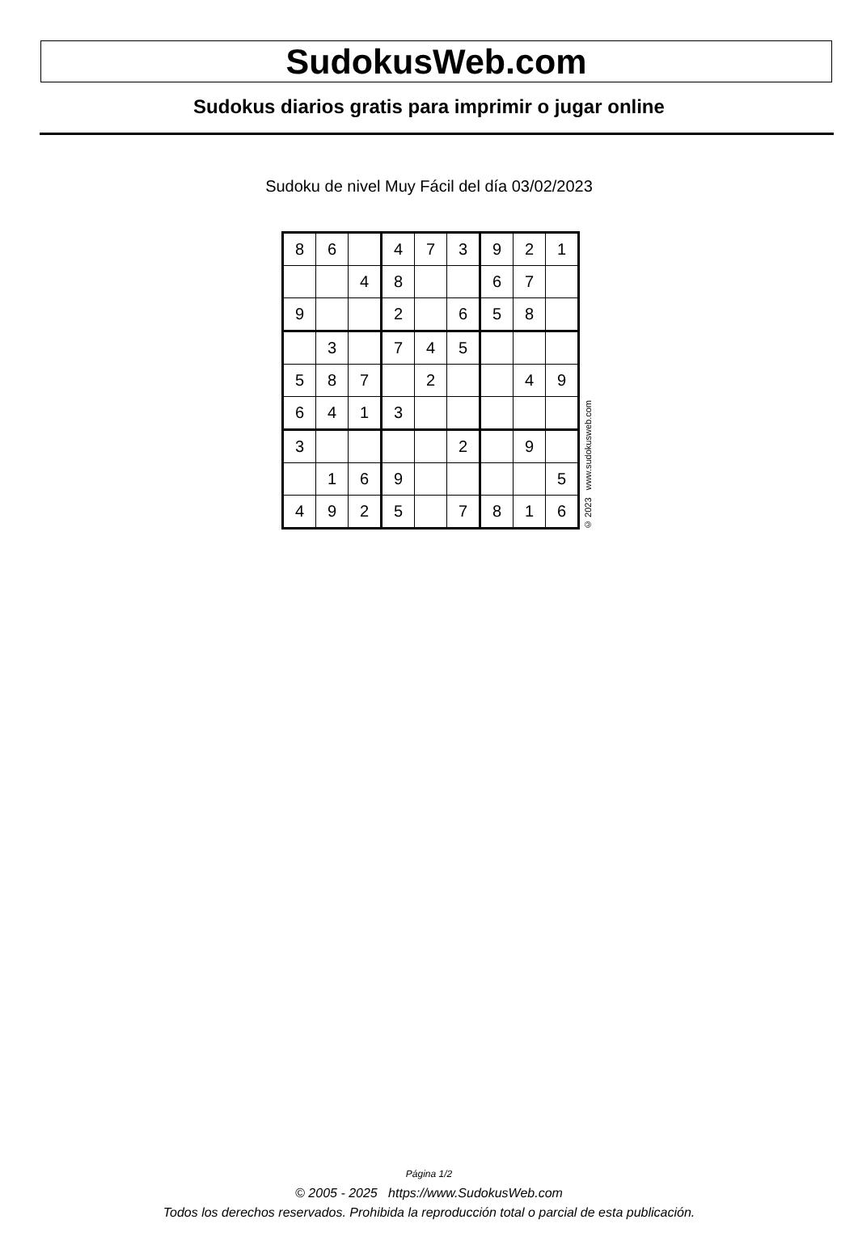SudokusWeb.com
Sudokus diarios gratis para imprimir o jugar online
Sudoku de nivel Muy Fácil del día 03/02/2023
| 8 | 6 | | 4 | 7 | 3 | 9 | 2 | 1 |
| | | 4 | 8 | | | 6 | 7 | |
| 9 | | | 2 | | 6 | 5 | 8 | |
| | 3 | | 7 | 4 | 5 | | | |
| 5 | 8 | 7 | | 2 | | | 4 | 9 |
| 6 | 4 | 1 | 3 | | | | | |
| 3 | | | | | 2 | | 9 | |
| | 1 | 6 | 9 | | | | | 5 |
| 4 | 9 | 2 | 5 | | 7 | 8 | 1 | 6 |
© 2023 www.sudokusweb.com
Página 1/2
© 2005 - 2025 https://www.SudokusWeb.com
Todos los derechos reservados. Prohibida la reproducción total o parcial de esta publicación.